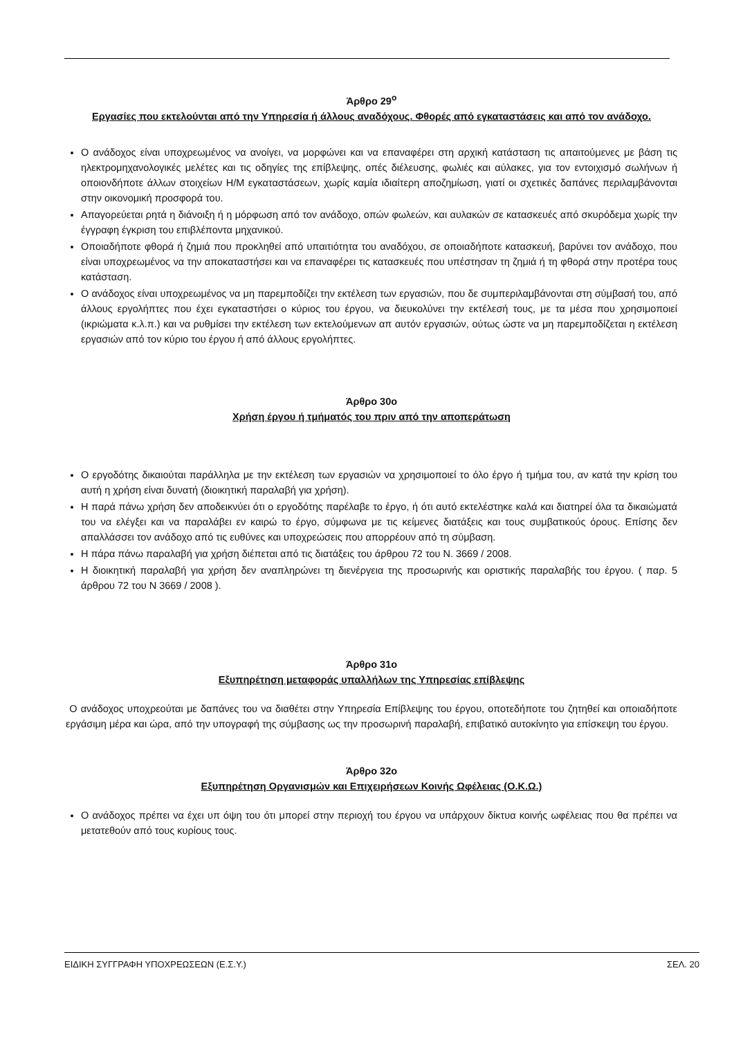Άρθρο 29<sup>ο</sup>
Εργασίες που εκτελούνται από την Υπηρεσία ή άλλους αναδόχους. Φθορές από εγκαταστάσεις και από τον ανάδοχο.
Ο ανάδοχος είναι υποχρεωμένος να ανοίγει, να μορφώνει και να επαναφέρει στη αρχική κατάσταση τις απαιτούμενες με βάση τις ηλεκτρομηχανολογικές μελέτες και τις οδηγίες της επίβλεψης, οπές διέλευσης, φωλιές και αύλακες, για τον εντοιχισμό σωλήνων ή οποιονδήποτε άλλων στοιχείων Η/Μ εγκαταστάσεων, χωρίς καμία ιδιαίτερη αποζημίωση, γιατί οι σχετικές δαπάνες περιλαμβάνονται στην οικονομική προσφορά του.
Απαγορεύεται ρητά η διάνοιξη ή η μόρφωση από τον ανάδοχο, οπών φωλεών, και αυλακών σε κατασκευές από σκυρόδεμα χωρίς την έγγραφη έγκριση του επιβλέποντα μηχανικού.
Οποιαδήποτε φθορά ή ζημιά που προκληθεί από υπαιτιότητα του αναδόχου, σε οποιαδήποτε κατασκευή, βαρύνει τον ανάδοχο, που είναι υποχρεωμένος να την αποκαταστήσει και να επαναφέρει τις κατασκευές που υπέστησαν τη ζημιά ή τη φθορά στην προτέρα τους κατάσταση.
Ο ανάδοχος είναι υποχρεωμένος να μη παρεμποδίζει την εκτέλεση των εργασιών, που δε συμπεριλαμβάνονται στη σύμβασή του, από άλλους εργολήπτες που έχει εγκαταστήσει ο κύριος του έργου, να διευκολύνει την εκτέλεσή τους, με τα μέσα που χρησιμοποιεί (ικριώματα κ.λ.π.) και να ρυθμίσει την εκτέλεση των εκτελούμενων απ αυτόν εργασιών, ούτως ώστε να μη παρεμποδίζεται η εκτέλεση εργασιών από τον κύριο του έργου ή από άλλους εργολήπτες.
Άρθρο 30ο
Χρήση έργου ή τμήματός του πριν από την αποπεράτωση
Ο εργοδότης δικαιούται παράλληλα με την εκτέλεση των εργασιών να χρησιμοποιεί το όλο έργο ή τμήμα του, αν κατά την κρίση του αυτή η χρήση είναι δυνατή (διοικητική παραλαβή για χρήση).
Η παρά πάνω χρήση δεν αποδεικνύει ότι ο εργοδότης παρέλαβε το έργο, ή ότι αυτό εκτελέστηκε καλά και διατηρεί όλα τα δικαιώματά του να ελέγξει και να παραλάβει εν καιρώ το έργο, σύμφωνα με τις κείμενες διατάξεις και τους συμβατικούς όρους. Επίσης δεν απαλλάσσει τον ανάδοχο από τις ευθύνες και υποχρεώσεις που απορρέουν από τη σύμβαση.
Η πάρα πάνω παραλαβή για χρήση διέπεται από τις διατάξεις του άρθρου 72 του Ν. 3669 / 2008.
Η διοικητική παραλαβή για χρήση δεν αναπληρώνει τη διενέργεια της προσωρινής και οριστικής παραλαβής του έργου. ( παρ. 5 άρθρου 72 του Ν 3669 / 2008 ).
Άρθρο 31ο
Εξυπηρέτηση μεταφοράς υπαλλήλων της Υπηρεσίας επίβλεψης
Ο ανάδοχος υποχρεούται με δαπάνες του να διαθέτει στην Υπηρεσία Επίβλεψης του έργου, οποτεδήποτε του ζητηθεί και οποιαδήποτε εργάσιμη μέρα και ώρα, από την υπογραφή της σύμβασης ως την προσωρινή παραλαβή, επιβατικό αυτοκίνητο για επίσκεψη του έργου.
Άρθρο 32ο
Εξυπηρέτηση Οργανισμών και Επιχειρήσεων Κοινής Ωφέλειας (Ο.Κ.Ω.)
Ο ανάδοχος πρέπει να έχει υπ όψη του ότι μπορεί στην περιοχή του έργου να υπάρχουν δίκτυα κοινής ωφέλειας που θα πρέπει να μετατεθούν από τους κυρίους τους.
ΕΙΔΙΚΗ ΣΥΓΓΡΑΦΗ ΥΠΟΧΡΕΩΣΕΩΝ (Ε.Σ.Υ.) ΣΕΛ. 20